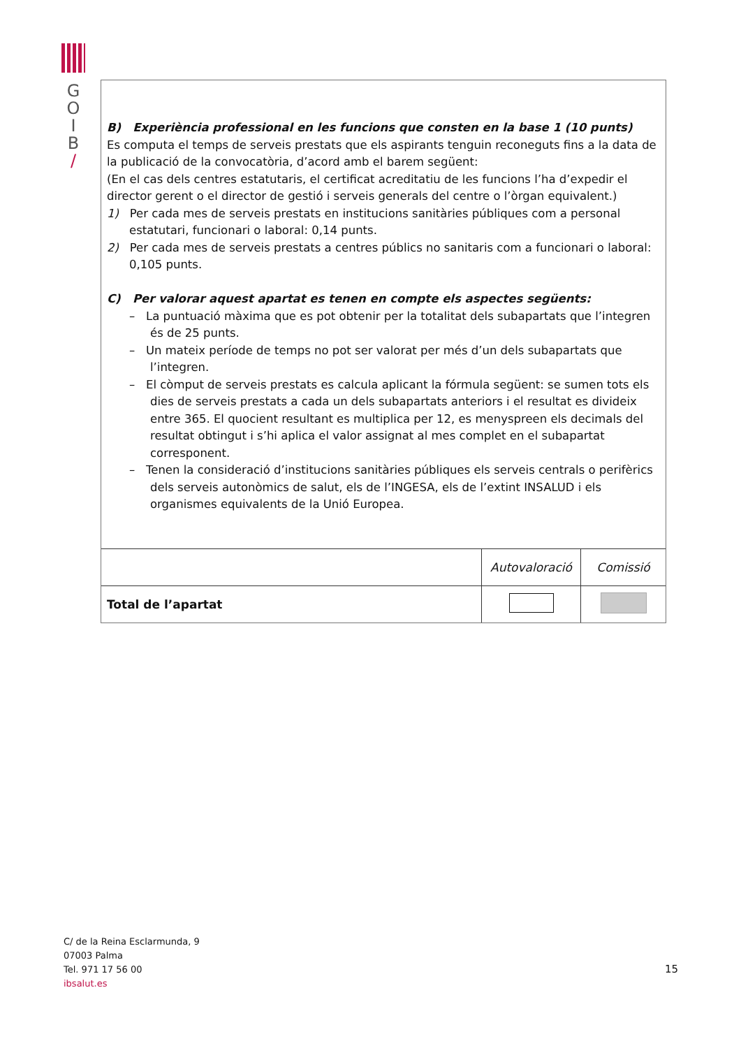G
O
I
B
/
B) Experiència professional en les funcions que consten en la base 1 (10 punts)
Es computa el temps de serveis prestats que els aspirants tenguin reconeguts fins a la data de la publicació de la convocatòria, d’acord amb el barem següent:
(En el cas dels centres estatutaris, el certificat acreditatiu de les funcions l’ha d’expedir el director gerent o el director de gestió i serveis generals del centre o l’òrgan equivalent.)
1) Per cada mes de serveis prestats en institucions sanitàries públiques com a personal estatutari, funcionari o laboral: 0,14 punts.
2) Per cada mes de serveis prestats a centres públics no sanitaris com a funcionari o laboral: 0,105 punts.
C) Per valorar aquest apartat es tenen en compte els aspectes següents:
– La puntuació màxima que es pot obtenir per la totalitat dels subapartats que l’integren és de 25 punts.
– Un mateix període de temps no pot ser valorat per més d’un dels subapartats que l’integren.
– El còmput de serveis prestats es calcula aplicant la fórmula següent: se sumen tots els dies de serveis prestats a cada un dels subapartats anteriors i el resultat es divideix entre 365. El quocient resultant es multiplica per 12, es menyspreen els decimals del resultat obtingut i s’hi aplica el valor assignat al mes complet en el subapartat corresponent.
– Tenen la consideració d’institucions sanitàries públiques els serveis centrals o perifèrics dels serveis autonòmics de salut, els de l’INGESA, els de l’extint INSALUD i els organismes equivalents de la Unió Europea.
| | Autovaloració | Comissió |
| Total de l’apartat | | |
C/ de la Reina Esclarmunda, 9
07003 Palma
Tel. 971 17 56 00
ibsalut.es
15